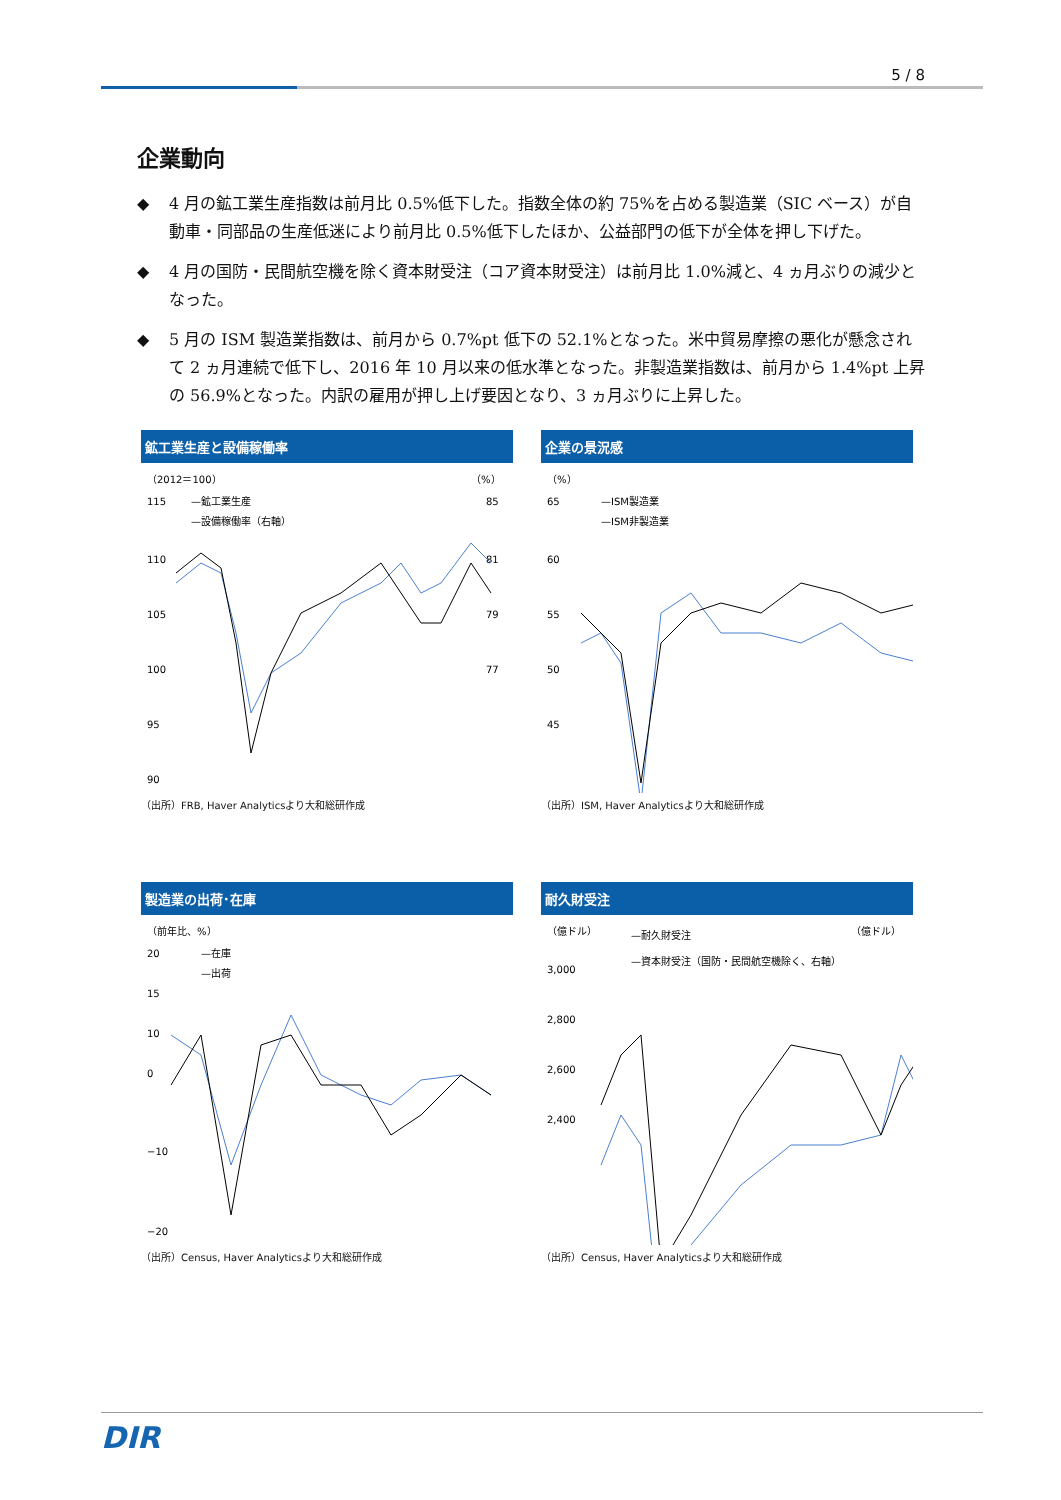5 / 8
企業動向
◆ 4 月の鉱工業生産指数は前月比 0.5%低下した。指数全体の約 75%を占める製造業（SIC ベース）が自動車・同部品の生産低迷により前月比 0.5%低下したほか、公益部門の低下が全体を押し下げた。
◆ 4 月の国防・民間航空機を除く資本財受注（コア資本財受注）は前月比 1.0%減と、4 ヵ月ぶりの減少となった。
◆ 5 月の ISM 製造業指数は、前月から 0.7%pt 低下の 52.1%となった。米中貿易摩擦の悪化が懸念されて 2 ヵ月連続で低下し、2016 年 10 月以来の低水準となった。非製造業指数は、前月から 1.4%pt 上昇の 56.9%となった。内訳の雇用が押し上げ要因となり、3 ヵ月ぶりに上昇した。
鉱工業生産と設備稼働率
（2012＝100）
（%）
—鉱工業生産
—設備稼働率（右軸）
115
110
105
100
95
90
85
81
79
77
（出所）FRB, Haver Analyticsより大和総研作成
企業の景況感
（%）
—ISM製造業
—ISM非製造業
65
60
55
50
45
（出所）ISM, Haver Analyticsより大和総研作成
製造業の出荷･在庫
（前年比、%）
—在庫
—出荷
20
15
10
0
−10
−20
（出所）Census, Haver Analyticsより大和総研作成
耐久財受注
（億ドル）
（億ドル）
—耐久財受注
—資本財受注（国防・民間航空機除く、右軸）
3,000
2,800
2,600
2,400
（出所）Census, Haver Analyticsより大和総研作成
DIR